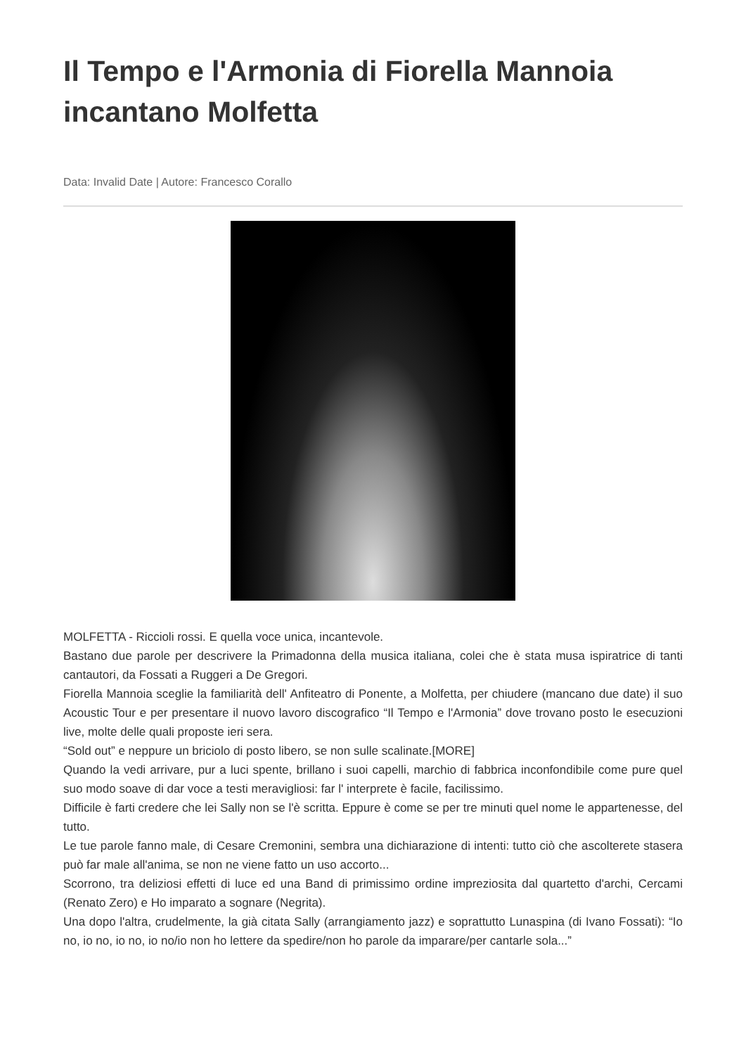Il Tempo e l'Armonia di Fiorella Mannoia incantano Molfetta
Data: Invalid Date | Autore: Francesco Corallo
MOLFETTA - Riccioli rossi. E quella voce unica, incantevole.
Bastano due parole per descrivere la Primadonna della musica italiana, colei che è stata musa ispiratrice di tanti cantautori, da Fossati a Ruggeri a De Gregori.
Fiorella Mannoia sceglie la familiarità dell' Anfiteatro di Ponente, a Molfetta, per chiudere (mancano due date) il suo Acoustic Tour e per presentare il nuovo lavoro discografico “Il Tempo e l'Armonia” dove trovano posto le esecuzioni live, molte delle quali proposte ieri sera.
“Sold out” e neppure un briciolo di posto libero, se non sulle scalinate.[MORE]
Quando la vedi arrivare, pur a luci spente, brillano i suoi capelli, marchio di fabbrica inconfondibile come pure quel suo modo soave di dar voce a testi meravigliosi: far l' interprete è facile, facilissimo.
Difficile è farti credere che lei Sally non se l'è scritta. Eppure è come se per tre minuti quel nome le appartenesse, del tutto.
Le tue parole fanno male, di Cesare Cremonini, sembra una dichiarazione di intenti: tutto ciò che ascolterete stasera può far male all'anima, se non ne viene fatto un uso accorto...
Scorrono, tra deliziosi effetti di luce ed una Band di primissimo ordine impreziosita dal quartetto d'archi, Cercami (Renato Zero) e Ho imparato a sognare (Negrita).
Una dopo l'altra, crudelmente, la già citata Sally (arrangiamento jazz) e soprattutto Lunaspina (di Ivano Fossati): “Io no, io no, io no, io no/io non ho lettere da spedire/non ho parole da imparare/per cantarle sola...”